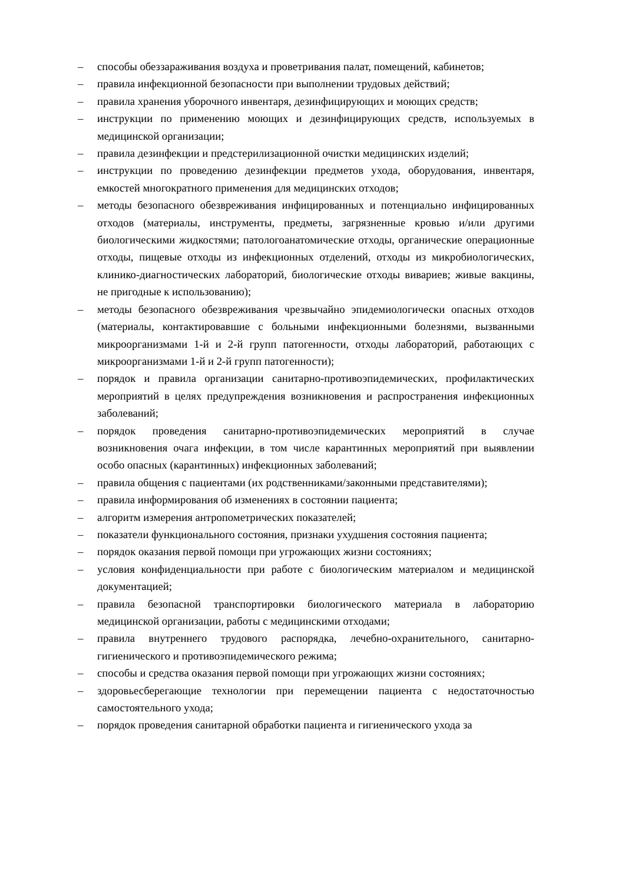– способы обеззараживания воздуха и проветривания палат, помещений, кабинетов;
– правила инфекционной безопасности при выполнении трудовых действий;
– правила хранения уборочного инвентаря, дезинфицирующих и моющих средств;
– инструкции по применению моющих и дезинфицирующих средств, используемых в медицинской организации;
– правила дезинфекции и предстерилизационной очистки медицинских изделий;
– инструкции по проведению дезинфекции предметов ухода, оборудования, инвентаря, емкостей многократного применения для медицинских отходов;
– методы безопасного обезвреживания инфицированных и потенциально инфицированных отходов (материалы, инструменты, предметы, загрязненные кровью и/или другими биологическими жидкостями; патологоанатомические отходы, органические операционные отходы, пищевые отходы из инфекционных отделений, отходы из микробиологических, клинико-диагностических лабораторий, биологические отходы вивариев; живые вакцины, не пригодные к использованию);
– методы безопасного обезвреживания чрезвычайно эпидемиологически опасных отходов (материалы, контактировавшие с больными инфекционными болезнями, вызванными микроорганизмами 1-й и 2-й групп патогенности, отходы лабораторий, работающих с микроорганизмами 1-й и 2-й групп патогенности);
– порядок и правила организации санитарно-противоэпидемических, профилактических мероприятий в целях предупреждения возникновения и распространения инфекционных заболеваний;
– порядок проведения санитарно-противоэпидемических мероприятий в случае возникновения очага инфекции, в том числе карантинных мероприятий при выявлении особо опасных (карантинных) инфекционных заболеваний;
– правила общения с пациентами (их родственниками/законными представителями);
– правила информирования об изменениях в состоянии пациента;
– алгоритм измерения антропометрических показателей;
– показатели функционального состояния, признаки ухудшения состояния пациента;
– порядок оказания первой помощи при угрожающих жизни состояниях;
– условия конфиденциальности при работе с биологическим материалом и медицинской документацией;
– правила безопасной транспортировки биологического материала в лабораторию медицинской организации, работы с медицинскими отходами;
– правила внутреннего трудового распорядка, лечебно-охранительного, санитарно-гигиенического и противоэпидемического режима;
– способы и средства оказания первой помощи при угрожающих жизни состояниях;
– здоровьесберегающие технологии при перемещении пациента с недостаточностью самостоятельного ухода;
– порядок проведения санитарной обработки пациента и гигиенического ухода за